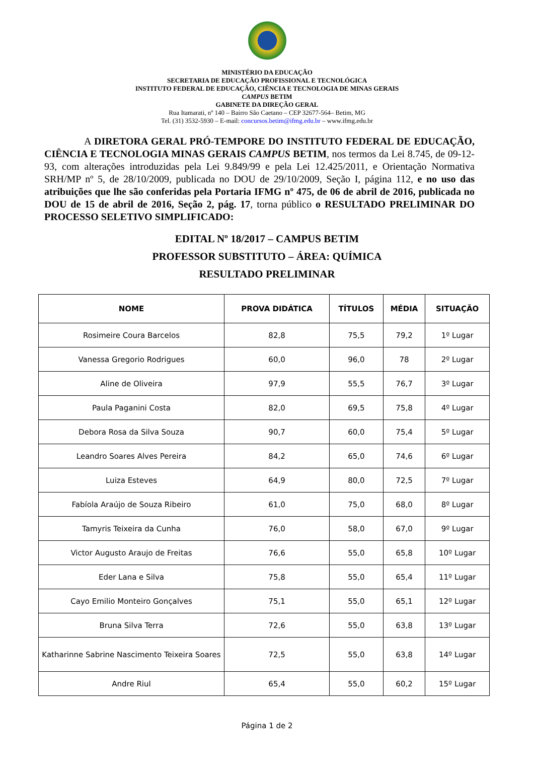MINISTÉRIO DA EDUCAÇÃO
SECRETARIA DE EDUCAÇÃO PROFISSIONAL E TECNOLÓGICA
INSTITUTO FEDERAL DE EDUCAÇÃO, CIÊNCIA E TECNOLOGIA DE MINAS GERAIS
CAMPUS BETIM
GABINETE DA DIREÇÃO GERAL
Rua Itamarati, nº 140 – Bairro São Caetano – CEP 32677-564– Betim, MG
Tel. (31) 3532-5930 – E-mail: concursos.betim@ifmg.edu.br – www.ifmg.edu.br
A DIRETORA GERAL PRÓ-TEMPORE DO INSTITUTO FEDERAL DE EDUCAÇÃO, CIÊNCIA E TECNOLOGIA MINAS GERAIS CAMPUS BETIM, nos termos da Lei 8.745, de 09-12-93, com alterações introduzidas pela Lei 9.849/99 e pela Lei 12.425/2011, e Orientação Normativa SRH/MP nº 5, de 28/10/2009, publicada no DOU de 29/10/2009, Seção I, página 112, e no uso das atribuições que lhe são conferidas pela Portaria IFMG nº 475, de 06 de abril de 2016, publicada no DOU de 15 de abril de 2016, Seção 2, pág. 17, torna público o RESULTADO PRELIMINAR DO PROCESSO SELETIVO SIMPLIFICADO:
EDITAL Nº 18/2017 – CAMPUS BETIM
PROFESSOR SUBSTITUTO – ÁREA: QUÍMICA
RESULTADO PRELIMINAR
| NOME | PROVA DIDÁTICA | TÍTULOS | MÉDIA | SITUAÇÃO |
| --- | --- | --- | --- | --- |
| Rosimeire Coura Barcelos | 82,8 | 75,5 | 79,2 | 1º Lugar |
| Vanessa Gregorio Rodrigues | 60,0 | 96,0 | 78 | 2º Lugar |
| Aline de Oliveira | 97,9 | 55,5 | 76,7 | 3º Lugar |
| Paula Paganini Costa | 82,0 | 69,5 | 75,8 | 4º Lugar |
| Debora Rosa da Silva Souza | 90,7 | 60,0 | 75,4 | 5º Lugar |
| Leandro Soares Alves Pereira | 84,2 | 65,0 | 74,6 | 6º Lugar |
| Luiza Esteves | 64,9 | 80,0 | 72,5 | 7º Lugar |
| Fabíola Araújo de Souza Ribeiro | 61,0 | 75,0 | 68,0 | 8º Lugar |
| Tamyris Teixeira da Cunha | 76,0 | 58,0 | 67,0 | 9º Lugar |
| Victor Augusto Araujo de Freitas | 76,6 | 55,0 | 65,8 | 10º Lugar |
| Eder Lana e Silva | 75,8 | 55,0 | 65,4 | 11º Lugar |
| Cayo Emilio Monteiro Gonçalves | 75,1 | 55,0 | 65,1 | 12º Lugar |
| Bruna Silva Terra | 72,6 | 55,0 | 63,8 | 13º Lugar |
| Katharinne Sabrine Nascimento Teixeira Soares | 72,5 | 55,0 | 63,8 | 14º Lugar |
| Andre Riul | 65,4 | 55,0 | 60,2 | 15º Lugar |
Página 1 de 2